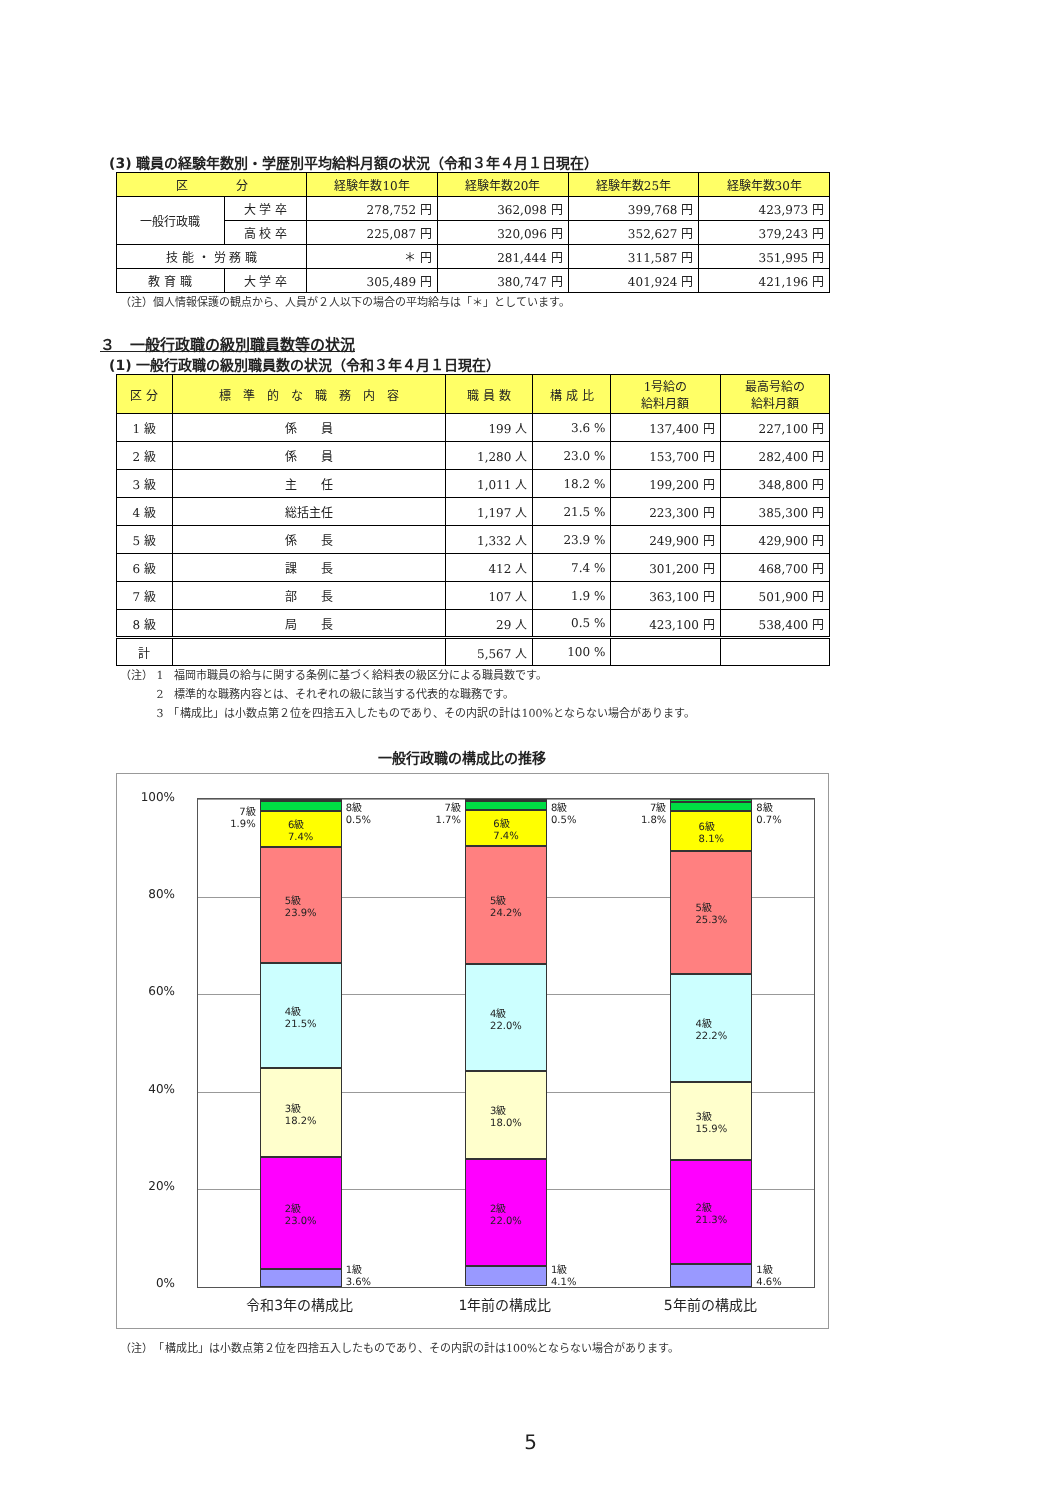(3) 職員の経験年数別・学歴別平均給料月額の状況（令和３年４月１日現在）
| 区 分 | | 経験年数10年 | 経験年数20年 | 経験年数25年 | 経験年数30年 |
| --- | --- | --- | --- | --- | --- |
| 一般行政職 | 大 学 卒 | 278,752 円 | 362,098 円 | 399,768 円 | 423,973 円 |
| | 高 校 卒 | 225,087 円 | 320,096 円 | 352,627 円 | 379,243 円 |
| 技 能 ・ 労 務 職 | | ＊ 円 | 281,444 円 | 311,587 円 | 351,995 円 |
| 教 育 職 | 大 学 卒 | 305,489 円 | 380,747 円 | 401,924 円 | 421,196 円 |
（注）個人情報保護の観点から、人員が２人以下の場合の平均給与は「＊」としています。
３　一般行政職の級別職員数等の状況
(1) 一般行政職の級別職員数の状況（令和３年４月１日現在）
| 区 分 | 標 準 的 な 職 務 内 容 | 職 員 数 | 構 成 比 | 1号給の 給料月額 | 最高号給の 給料月額 |
| --- | --- | --- | --- | --- | --- |
| 1 級 | 係 員 | 199 人 | 3.6 % | 137,400 円 | 227,100 円 |
| 2 級 | 係 員 | 1,280 人 | 23.0 % | 153,700 円 | 282,400 円 |
| 3 級 | 主 任 | 1,011 人 | 18.2 % | 199,200 円 | 348,800 円 |
| 4 級 | 総括主任 | 1,197 人 | 21.5 % | 223,300 円 | 385,300 円 |
| 5 級 | 係 長 | 1,332 人 | 23.9 % | 249,900 円 | 429,900 円 |
| 6 級 | 課 長 | 412 人 | 7.4 % | 301,200 円 | 468,700 円 |
| 7 級 | 部 長 | 107 人 | 1.9 % | 363,100 円 | 501,900 円 |
| 8 級 | 局 長 | 29 人 | 0.5 % | 423,100 円 | 538,400 円 |
| 計 | | 5,567 人 | 100 % | | |
（注） 1　福岡市職員の給与に関する条例に基づく給料表の級区分による職員数です。
　　　 2　標準的な職務内容とは、それぞれの級に該当する代表的な職務です。
　　　 3　「構成比」は小数点第２位を四捨五入したものであり、その内訳の計は100%とならない場合があります。
一般行政職の構成比の推移
100%
80%
60%
40%
20%
0%
7級
1.9%
6級
7.4%
5級
23.9%
4級
21.5%
3級
18.2%
2級
23.0%
8級
0.5%
1級
3.6%
7級
1.7%
6級
7.4%
5級
24.2%
4級
22.0%
3級
18.0%
2級
22.0%
8級
0.5%
1級
4.1%
7級
1.8%
6級
8.1%
5級
25.3%
4級
22.2%
3級
15.9%
2級
21.3%
8級
0.7%
1級
4.6%
令和3年の構成比 1年前の構成比 5年前の構成比
（注）　「構成比」は小数点第２位を四捨五入したものであり、その内訳の計は100%とならない場合があります。
5